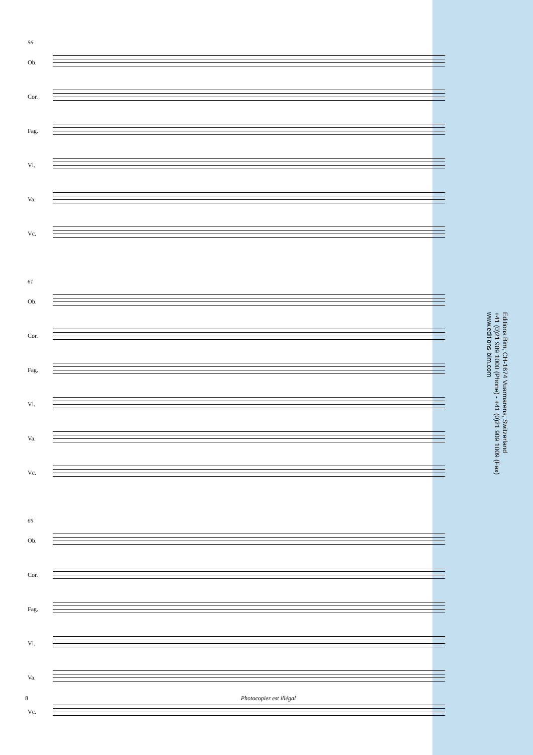56
Ob.
Cor.
Fag.
Vl.
Va.
Vc.
61
Ob.
Cor.
Fag.
Vl.
Va.
Vc.
66
Ob.
Cor.
Fag.
Vl.
Va.
Vc.
Editions Bim, CH-1674 Vuarmarens, Switzerland
+41 (0)21 909 1000 (Phone) - +41 (0)21 909 1009 (Fax)
www.editions-bim.com
8 Photocopier est illégal